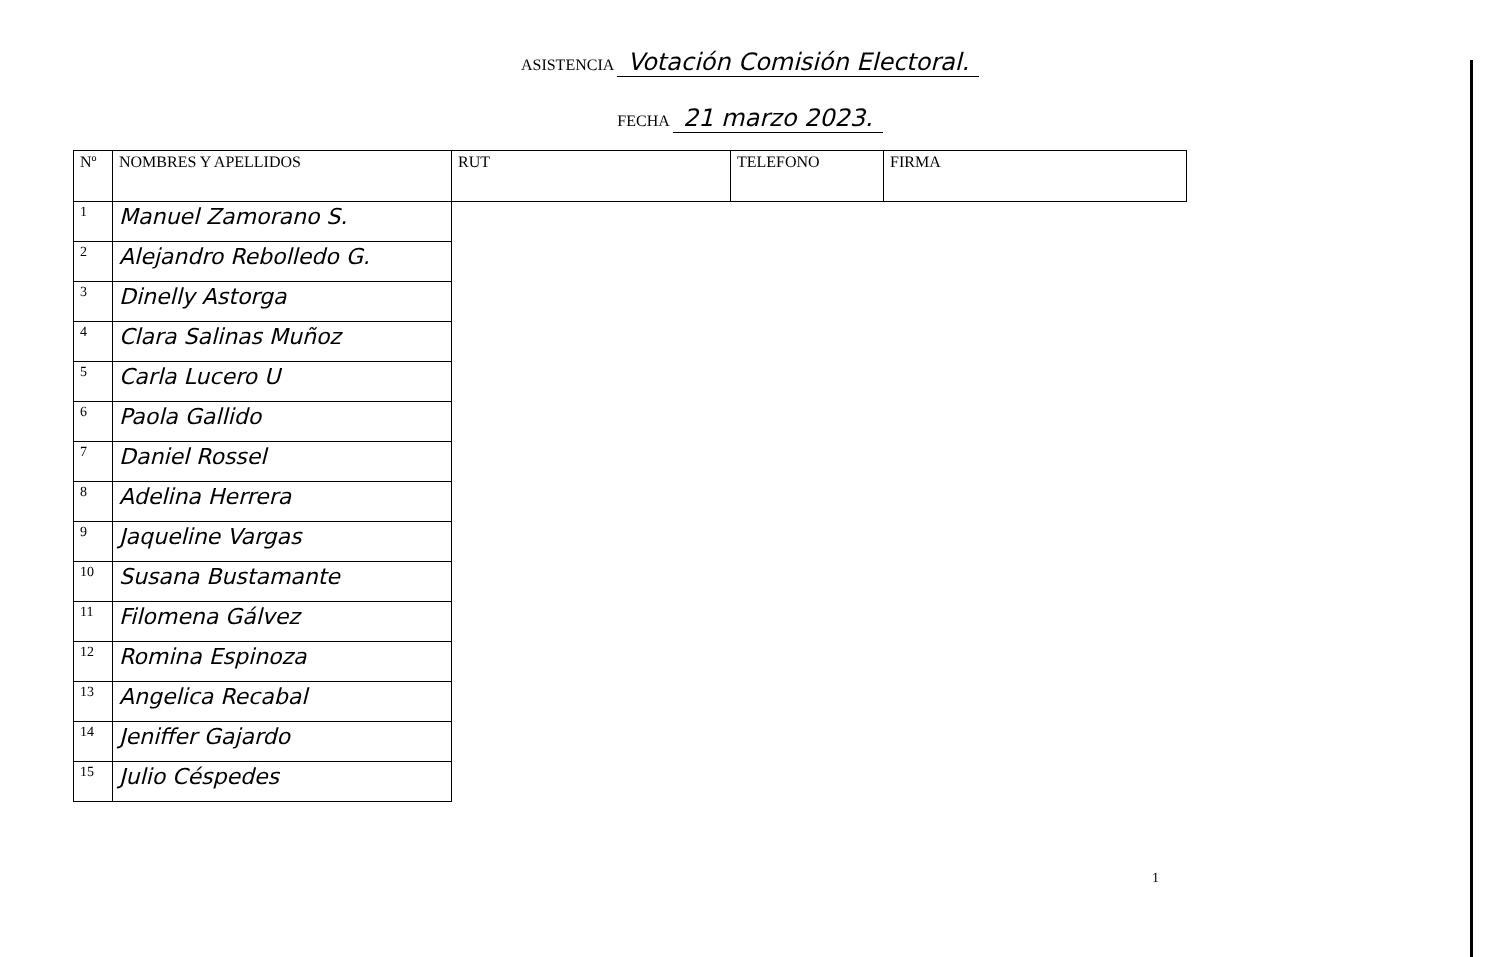ASISTENCIA Votación Comisión Electoral.
FECHA 21 marzo 2023.
| Nº | NOMBRES Y APELLIDOS | RUT | TELEFONO | FIRMA |
| --- | --- | --- | --- | --- |
| 1 | Manuel Zamorano S. | | | |
| 2 | Alejandro Rebolledo G. | | | |
| 3 | Dinelly Astorga | | | |
| 4 | Clara Salinas Muñoz | | | |
| 5 | Carla Lucero U | | | |
| 6 | Paola Gallido | | | |
| 7 | Daniel Rossel | | | |
| 8 | Adelina Herrera | | | |
| 9 | Jaqueline Vargas | | | |
| 10 | Susana Bustamante | | | |
| 11 | Filomena Gálvez | | | |
| 12 | Romina Espinoza | | | |
| 13 | Angelica Recabal | | | |
| 14 | Jeniffer Gajardo | | | |
| 15 | Julio Céspedes | | | |
1